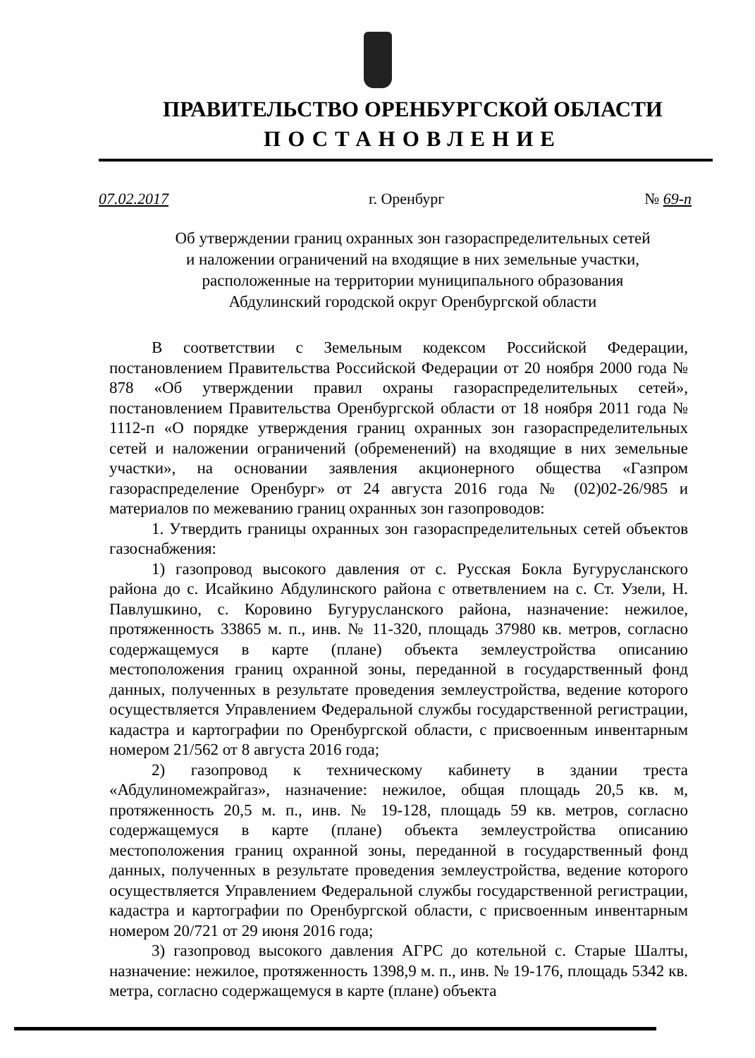ПРАВИТЕЛЬСТВО ОРЕНБУРГСКОЙ ОБЛАСТИ
ПОСТАНОВЛЕНИЕ
07.02.2017 г. Оренбург № 69-п
Об утверждении границ охранных зон газораспределительных сетей
и наложении ограничений на входящие в них земельные участки,
расположенные на территории муниципального образования
Абдулинский городской округ Оренбургской области
В соответствии с Земельным кодексом Российской Федерации, постановлением Правительства Российской Федерации от 20 ноября 2000 года № 878 «Об утверждении правил охраны газораспределительных сетей», постановлением Правительства Оренбургской области от 18 ноября 2011 года № 1112-п «О порядке утверждения границ охранных зон газораспределительных сетей и наложении ограничений (обременений) на входящие в них земельные участки», на основании заявления акционерного общества «Газпром газораспределение Оренбург» от 24 августа 2016 года № (02)02-26/985 и материалов по межеванию границ охранных зон газопроводов:
1. Утвердить границы охранных зон газораспределительных сетей объектов газоснабжения:
1) газопровод высокого давления от с. Русская Бокла Бугурусланского района до с. Исайкино Абдулинского района с ответвлением на с. Ст. Узели, Н. Павлушкино, с. Коровино Бугурусланского района, назначение: нежилое, протяженность 33865 м. п., инв. № 11-320, площадь 37980 кв. метров, согласно содержащемуся в карте (плане) объекта землеустройства описанию местоположения границ охранной зоны, переданной в государственный фонд данных, полученных в результате проведения землеустройства, ведение которого осуществляется Управлением Федеральной службы государственной регистрации, кадастра и картографии по Оренбургской области, с присвоенным инвентарным номером 21/562 от 8 августа 2016 года;
2) газопровод к техническому кабинету в здании треста «Абдулиномежрайгаз», назначение: нежилое, общая площадь 20,5 кв. м, протяженность 20,5 м. п., инв. № 19-128, площадь 59 кв. метров, согласно содержащемуся в карте (плане) объекта землеустройства описанию местоположения границ охранной зоны, переданной в государственный фонд данных, полученных в результате проведения землеустройства, ведение которого осуществляется Управлением Федеральной службы государственной регистрации, кадастра и картографии по Оренбургской области, с присвоенным инвентарным номером 20/721 от 29 июня 2016 года;
3) газопровод высокого давления АГРС до котельной с. Старые Шалты, назначение: нежилое, протяженность 1398,9 м. п., инв. № 19-176, площадь 5342 кв. метра, согласно содержащемуся в карте (плане) объекта